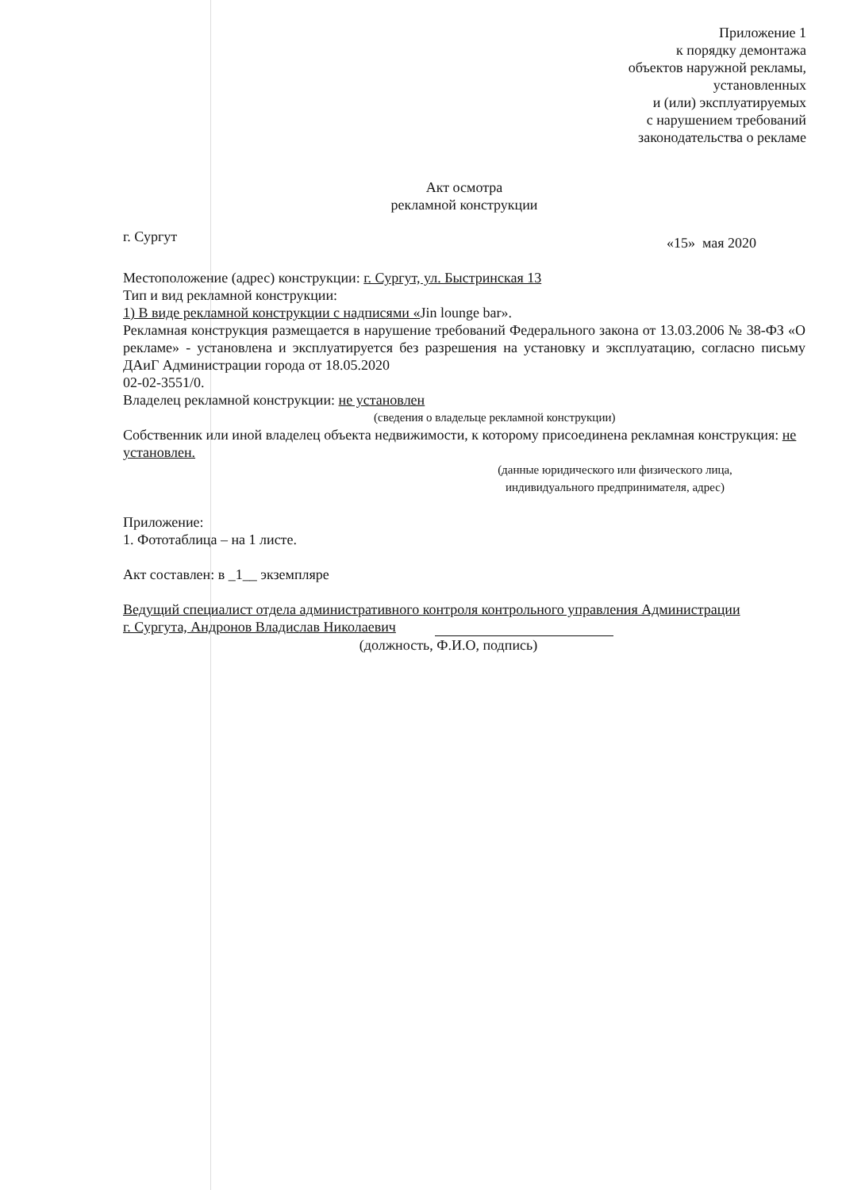Приложение 1
к порядку демонтажа
объектов наружной рекламы,
установленных
и (или) эксплуатируемых
с нарушением требований
законодательства о рекламе
Акт осмотра
рекламной конструкции
г. Сургут «15» мая 2020
Местоположение (адрес) конструкции: г. Сургут, ул. Быстринская 13
Тип и вид рекламной конструкции:
1) В виде рекламной конструкции с надписями «Jin lounge bar».
Рекламная конструкция размещается в нарушение требований Федерального закона от 13.03.2006 № 38-ФЗ «О рекламе» - установлена и эксплуатируется без разрешения на установку и эксплуатацию, согласно письму ДАиГ Администрации города от 18.05.2020
02-02-3551/0.
Владелец рекламной конструкции: не установлен
(сведения о владельце рекламной конструкции)
Собственник или иной владелец объекта недвижимости, к которому присоединена рекламная конструкция: не установлен.
(данные юридического или физического лица,
индивидуального предпринимателя, адрес)
Приложение:
1. Фототаблица – на 1 листе.
Акт составлен: в _1__ экземпляре
Ведущий специалист отдела административного контроля контрольного управления Администрации
г. Сургута, Андронов Владислав Николаевич
(должность, Ф.И.О, подпись)